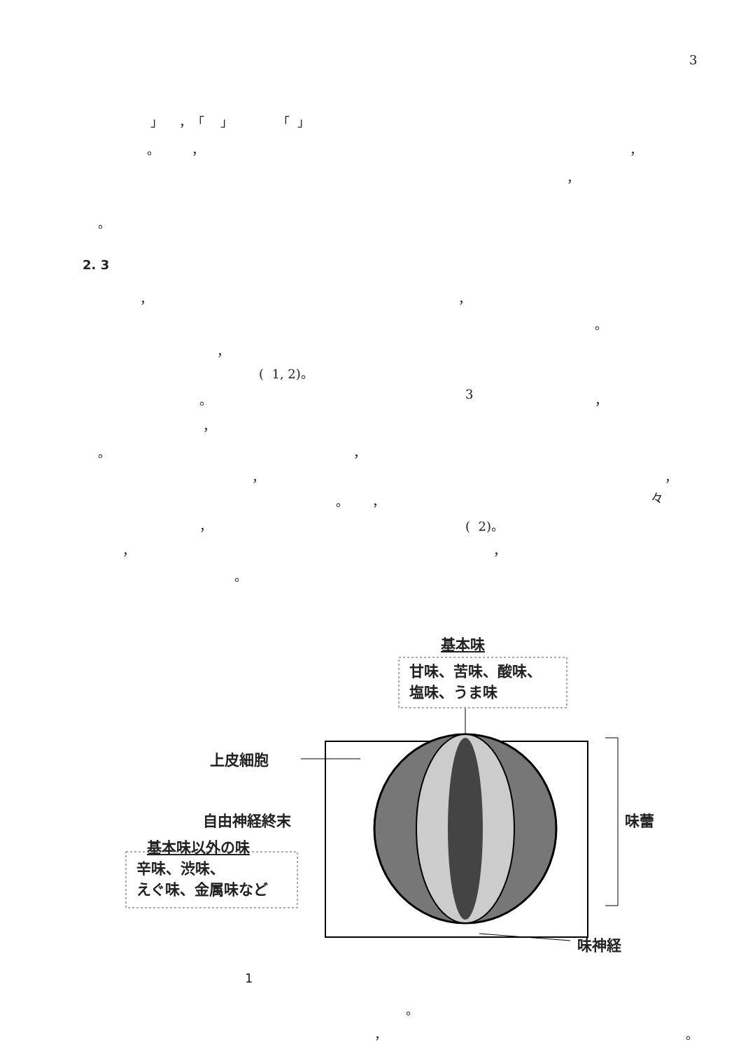3
」 ，「 」 「 」
。 ，
，
，
。
2. 3
，
，
。
，
( 1, 2)。
。
3
，
，
。
，
，
，
。 ，
々
，
( 2)。
，
，
。
基本味
甘味、苦味、酸味、
塩味、うま味
上皮細胞
自由神経終末 味蕾
基本味以外の味
辛味、渋味、
えぐ味、金属味など
味神経
1
。
，
。